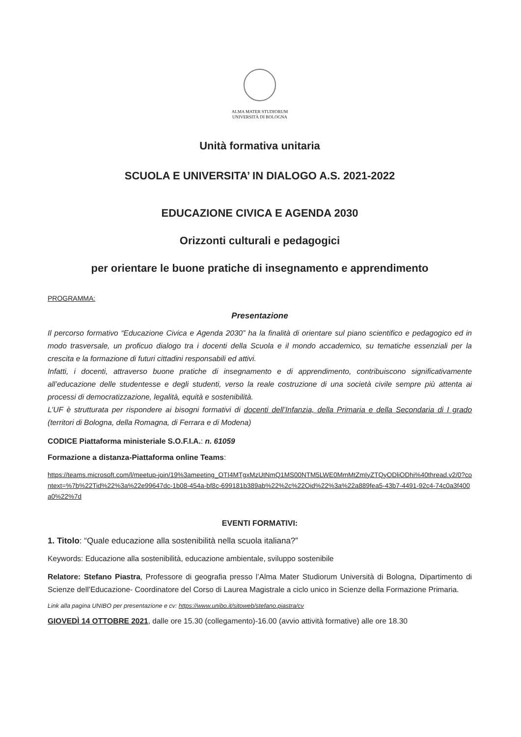ALMA MATER STUDIORUM
UNIVERSITÀ DI BOLOGNA
Unità formativa unitaria
SCUOLA E UNIVERSITA’ IN DIALOGO A.S. 2021-2022
EDUCAZIONE CIVICA E AGENDA 2030
Orizzonti culturali e pedagogici
per orientare le buone pratiche di insegnamento e apprendimento
PROGRAMMA:
Presentazione
Il percorso formativo “Educazione Civica e Agenda 2030” ha la finalità di orientare sul piano scientifico e pedagogico ed in modo trasversale, un proficuo dialogo tra i docenti della Scuola e il mondo accademico, su tematiche essenziali per la crescita e la formazione di futuri cittadini responsabili ed attivi.
Infatti, i docenti, attraverso buone pratiche di insegnamento e di apprendimento, contribuiscono significativamente all’educazione delle studentesse e degli studenti, verso la reale costruzione di una società civile sempre più attenta ai processi di democratizzazione, legalità, equità e sostenibilità.
L’UF è strutturata per rispondere ai bisogni formativi di docenti dell’Infanzia, della Primaria e della Secondaria di I grado (territori di Bologna, della Romagna, di Ferrara e di Modena)
CODICE Piattaforma ministeriale S.O.F.I.A.: n. 61059
Formazione a distanza-Piattaforma online Teams:
https://teams.microsoft.com/l/meetup-join/19%3ameeting_OTI4MTgxMzUtNmQ1MS00NTM5LWE0MmMtZmIyZTQyODliODhi%40thread.v2/0?context=%7b%22Tid%22%3a%22e99647dc-1b08-454a-bf8c-699181b389ab%22%2c%22Oid%22%3a%22a889fea5-43b7-4491-92c4-74c0a3f400a0%22%7d
EVENTI FORMATIVI:
1. Titolo: “Quale educazione alla sostenibilità nella scuola italiana?”
Keywords: Educazione alla sostenibilità, educazione ambientale, sviluppo sostenibile
Relatore: Stefano Piastra, Professore di geografia presso l’Alma Mater Studiorum Università di Bologna, Dipartimento di Scienze dell’Educazione- Coordinatore del Corso di Laurea Magistrale a ciclo unico in Scienze della Formazione Primaria.
Link alla pagina UNIBO per presentazione e cv: https://www.unibo.it/sitoweb/stefano.piastra/cv
GIOVEDÌ 14 OTTOBRE 2021, dalle ore 15.30 (collegamento)-16.00 (avvio attività formative) alle ore 18.30